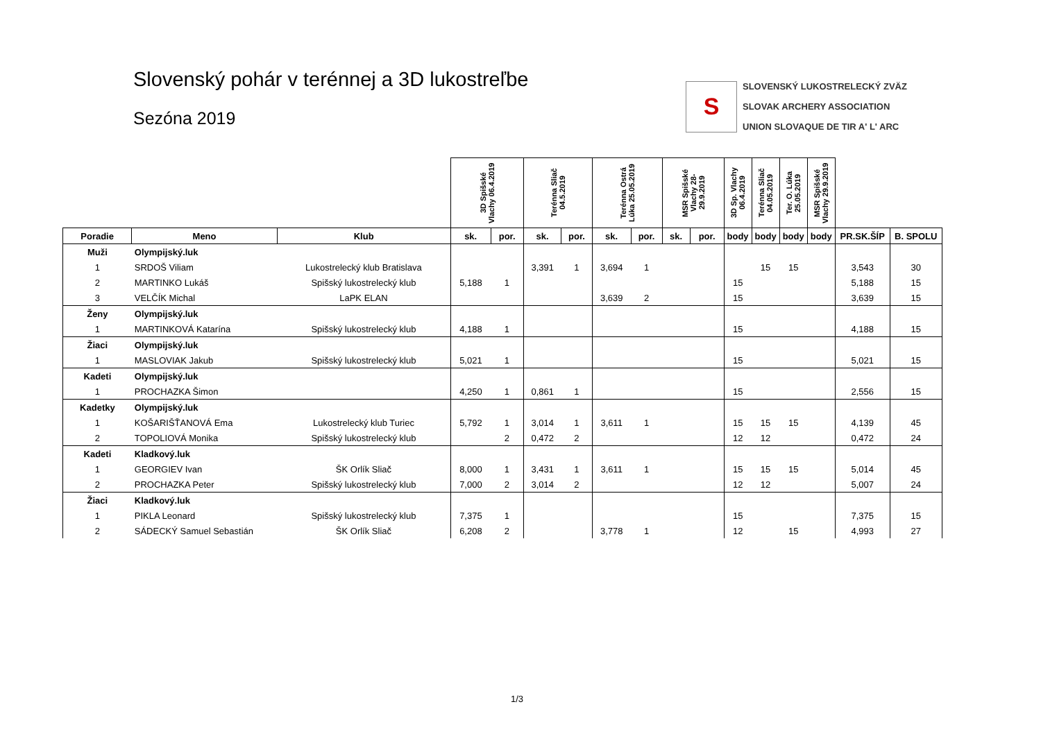Slovenský pohár v terénnej a 3D lukostreľbe
Sezóna 2019
S
SLOVENSKÝ LUKOSTRELECKÝ ZVÄZ
SLOVAK ARCHERY ASSOCIATION
UNION SLOVAQUE DE TIR A' L' ARC
| | | | 3D Spišské Vlachy 06.4.2019 | | Terénna Sliač 04.5.2019 | | Terénna Ostrá Lúka 25.05.2019 | | MSR Spišské Vlachy 28-29.9.2019 | | 3D Sp. Vlachy 06.4.2019 | Terénna Sliač 04.05.2019 | Ter. O. Lúka 25.05.2019 | MSR Spišské Vlachy 29.9.2019 | | |
| Poradie | Meno | Klub | sk. | por. | sk. | por. | sk. | por. | sk. | por. | body | body | body | body | PR.SK.ŠÍP | B. SPOLU |
| Muži | Olympijský.luk | | | | | | | | | | | | | | | |
| 1 | SRDOŠ Viliam | Lukostrelecký klub Bratislava | | | 3,391 | 1 | 3,694 | 1 | | | | 15 | 15 | | 3,543 | 30 |
| 2 | MARTINKO Lukáš | Spišský lukostrelecký klub | 5,188 | 1 | | | | | | | 15 | | | | 5,188 | 15 |
| 3 | VELČÍK Michal | LaPK ELAN | | | | | 3,639 | 2 | | | 15 | | | | 3,639 | 15 |
| Ženy | Olympijský.luk | | | | | | | | | | | | | | | |
| 1 | MARTINKOVÁ Katarína | Spišský lukostrelecký klub | 4,188 | 1 | | | | | | | 15 | | | | 4,188 | 15 |
| Žiaci | Olympijský.luk | | | | | | | | | | | | | | | |
| 1 | MASLOVIAK Jakub | Spišský lukostrelecký klub | 5,021 | 1 | | | | | | | 15 | | | | 5,021 | 15 |
| Kadeti | Olympijský.luk | | | | | | | | | | | | | | | |
| 1 | PROCHAZKA Šimon | | 4,250 | 1 | 0,861 | 1 | | | | | 15 | | | | 2,556 | 15 |
| Kadetky | Olympijský.luk | | | | | | | | | | | | | | | |
| 1 | KOŠARIŠŤANOVÁ Ema | Lukostrelecký klub Turiec | 5,792 | 1 | 3,014 | 1 | 3,611 | 1 | | | 15 | 15 | 15 | | 4,139 | 45 |
| 2 | TOPOLIOVÁ Monika | Spišský lukostrelecký klub | | 2 | 0,472 | 2 | | | | | 12 | 12 | | | 0,472 | 24 |
| Kadeti | Kladkový.luk | | | | | | | | | | | | | | | |
| 1 | GEORGIEV Ivan | ŠK Orlík Sliač | 8,000 | 1 | 3,431 | 1 | 3,611 | 1 | | | 15 | 15 | 15 | | 5,014 | 45 |
| 2 | PROCHAZKA Peter | Spišský lukostrelecký klub | 7,000 | 2 | 3,014 | 2 | | | | | 12 | 12 | | | 5,007 | 24 |
| Žiaci | Kladkový.luk | | | | | | | | | | | | | | | |
| 1 | PIKLA Leonard | Spišský lukostrelecký klub | 7,375 | 1 | | | | | | | 15 | | | | 7,375 | 15 |
| 2 | SÁDECKÝ Samuel Sebastián | ŠK Orlík Sliač | 6,208 | 2 | | | 3,778 | 1 | | | 12 | | 15 | | 4,993 | 27 |
1/3